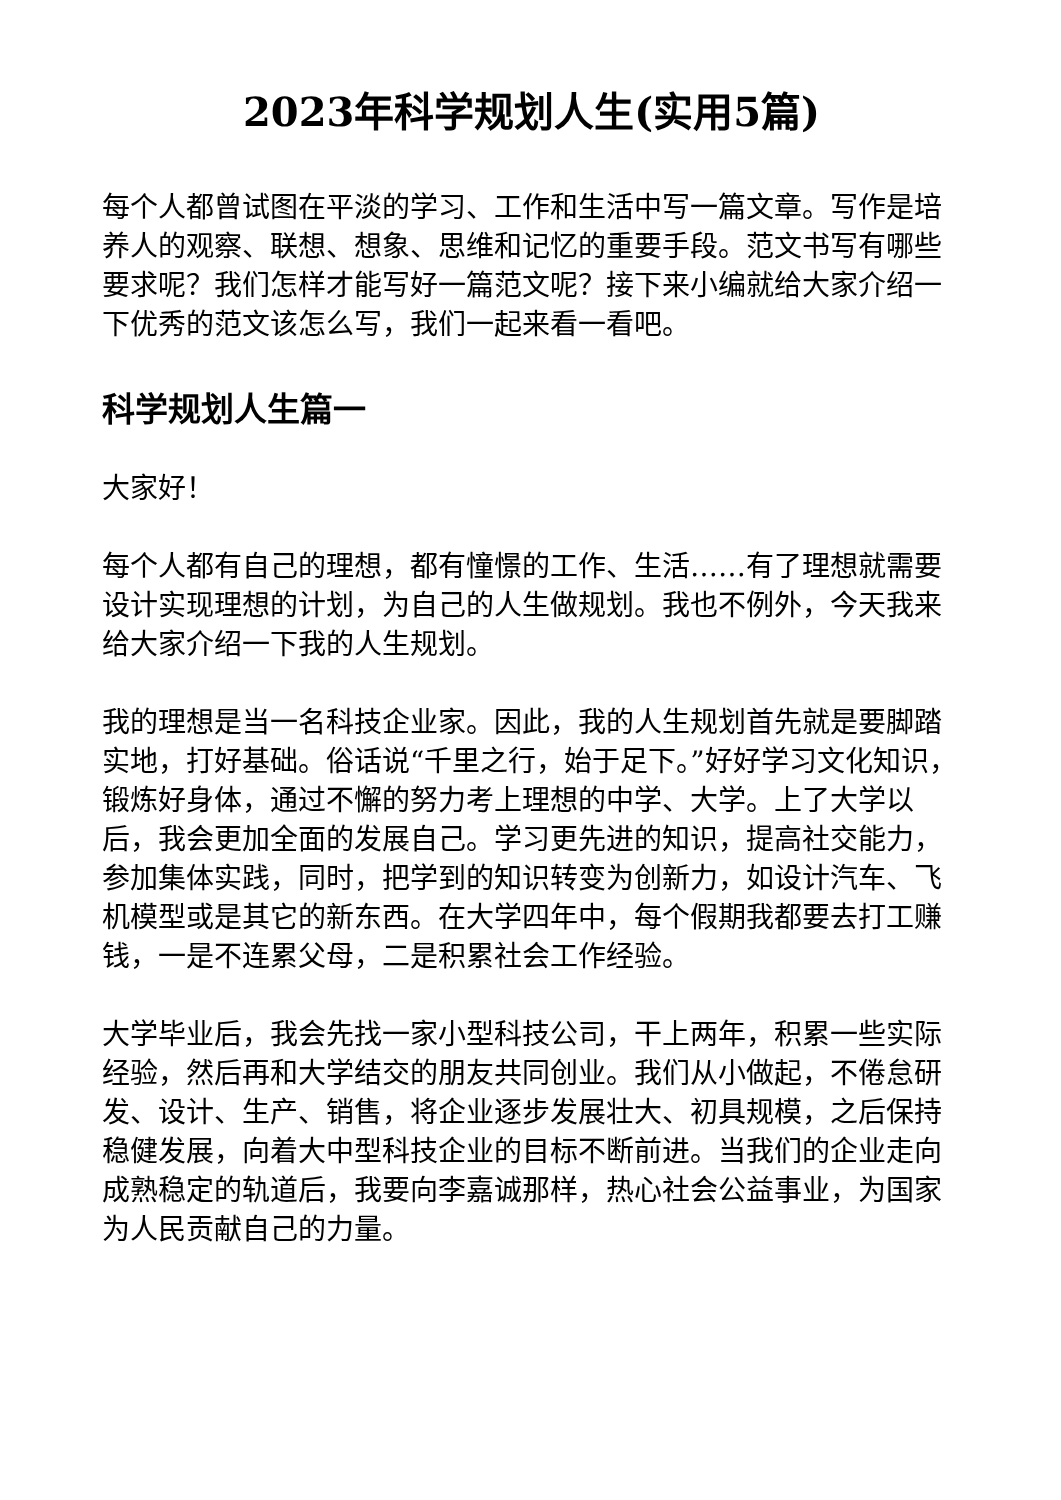2023年科学规划人生(实用5篇)
每个人都曾试图在平淡的学习、工作和生活中写一篇文章。写作是培养人的观察、联想、想象、思维和记忆的重要手段。范文书写有哪些要求呢？我们怎样才能写好一篇范文呢？接下来小编就给大家介绍一下优秀的范文该怎么写，我们一起来看一看吧。
科学规划人生篇一
大家好！
每个人都有自己的理想，都有憧憬的工作、生活……有了理想就需要设计实现理想的计划，为自己的人生做规划。我也不例外，今天我来给大家介绍一下我的人生规划。
我的理想是当一名科技企业家。因此，我的人生规划首先就是要脚踏实地，打好基础。俗话说“千里之行，始于足下。”好好学习文化知识，锻炼好身体，通过不懈的努力考上理想的中学、大学。上了大学以后，我会更加全面的发展自己。学习更先进的知识，提高社交能力，参加集体实践，同时，把学到的知识转变为创新力，如设计汽车、飞机模型或是其它的新东西。在大学四年中，每个假期我都要去打工赚钱，一是不连累父母，二是积累社会工作经验。
大学毕业后，我会先找一家小型科技公司，干上两年，积累一些实际经验，然后再和大学结交的朋友共同创业。我们从小做起，不倦怠研发、设计、生产、销售，将企业逐步发展壮大、初具规模，之后保持稳健发展，向着大中型科技企业的目标不断前进。当我们的企业走向成熟稳定的轨道后，我要向李嘉诚那样，热心社会公益事业，为国家为人民贡献自己的力量。